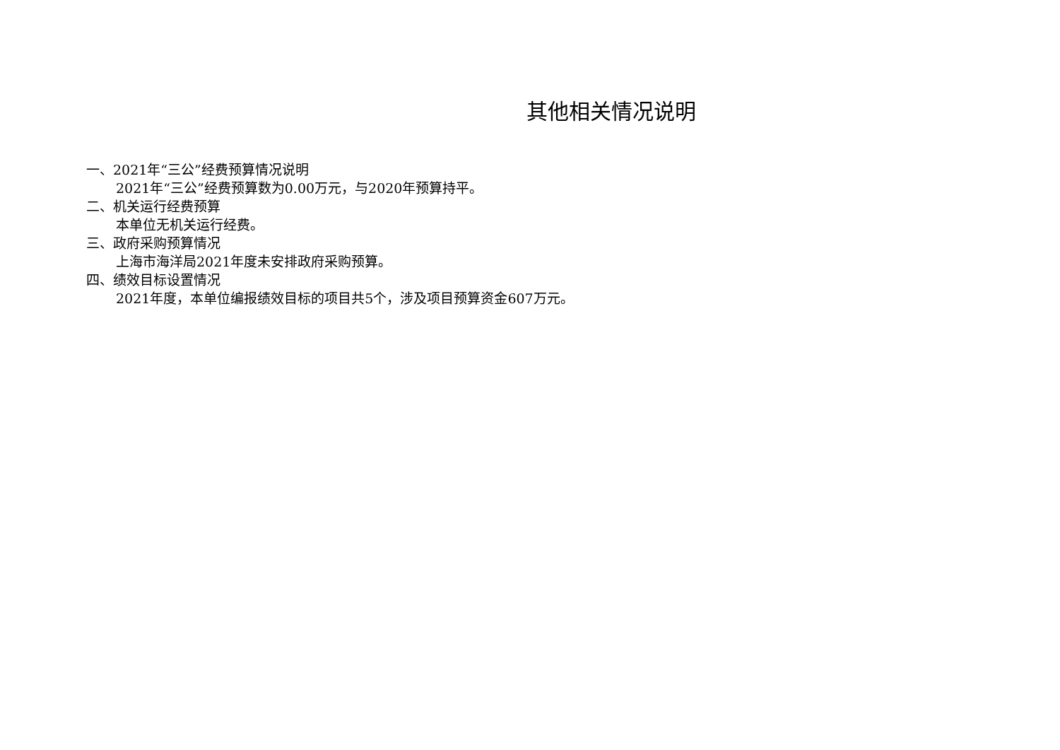其他相关情况说明
一、2021年“三公”经费预算情况说明
2021年“三公”经费预算数为0.00万元，与2020年预算持平。
二、机关运行经费预算
本单位无机关运行经费。
三、政府采购预算情况
上海市海洋局2021年度未安排政府采购预算。
四、绩效目标设置情况
2021年度，本单位编报绩效目标的项目共5个，涉及项目预算资金607万元。